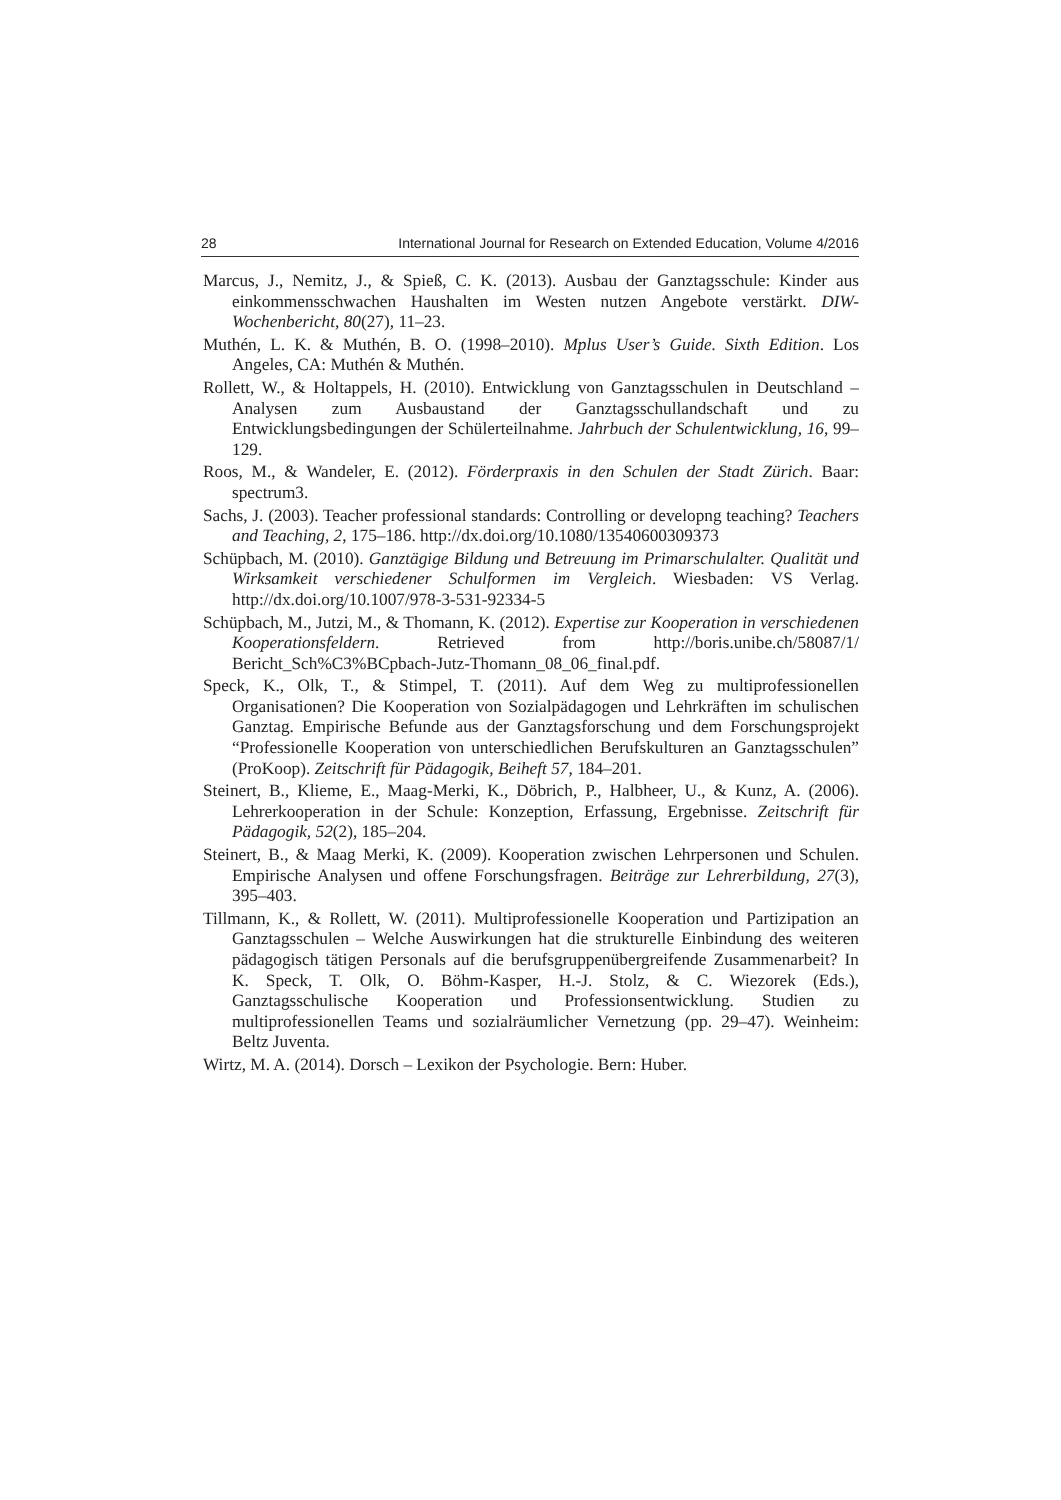28 International Journal for Research on Extended Education, Volume 4/2016
Marcus, J., Nemitz, J., & Spieß, C. K. (2013). Ausbau der Ganztagsschule: Kinder aus einkommensschwachen Haushalten im Westen nutzen Angebote verstärkt. DIW-Wochenbericht, 80(27), 11–23.
Muthén, L. K. & Muthén, B. O. (1998–2010). Mplus User’s Guide. Sixth Edition. Los Angeles, CA: Muthén & Muthén.
Rollett, W., & Holtappels, H. (2010). Entwicklung von Ganztagsschulen in Deutschland – Analysen zum Ausbaustand der Ganztagsschullandschaft und zu Entwicklungsbedingungen der Schülerteilnahme. Jahrbuch der Schulentwicklung, 16, 99–129.
Roos, M., & Wandeler, E. (2012). Förderpraxis in den Schulen der Stadt Zürich. Baar: spectrum3.
Sachs, J. (2003). Teacher professional standards: Controlling or developng teaching? Teachers and Teaching, 2, 175–186. http://dx.doi.org/10.1080/13540600309373
Schüpbach, M. (2010). Ganztägige Bildung und Betreuung im Primarschulalter. Qualität und Wirksamkeit verschiedener Schulformen im Vergleich. Wiesbaden: VS Verlag. http://dx.doi.org/10.1007/978-3-531-92334-5
Schüpbach, M., Jutzi, M., & Thomann, K. (2012). Expertise zur Kooperation in verschiedenen Kooperationsfeldern. Retrieved from http://boris.unibe.ch/58087/1/ Bericht_Sch%C3%BCpbach-Jutz-Thomann_08_06_final.pdf.
Speck, K., Olk, T., & Stimpel, T. (2011). Auf dem Weg zu multiprofessionellen Organisationen? Die Kooperation von Sozialpädagogen und Lehrkräften im schulischen Ganztag. Empirische Befunde aus der Ganztagsforschung und dem Forschungsprojekt “Professionelle Kooperation von unterschiedlichen Berufskulturen an Ganztagsschulen” (ProKoop). Zeitschrift für Pädagogik, Beiheft 57, 184–201.
Steinert, B., Klieme, E., Maag-Merki, K., Döbrich, P., Halbheer, U., & Kunz, A. (2006). Lehrerkooperation in der Schule: Konzeption, Erfassung, Ergebnisse. Zeitschrift für Pädagogik, 52(2), 185–204.
Steinert, B., & Maag Merki, K. (2009). Kooperation zwischen Lehrpersonen und Schulen. Empirische Analysen und offene Forschungsfragen. Beiträge zur Lehrerbildung, 27(3), 395–403.
Tillmann, K., & Rollett, W. (2011). Multiprofessionelle Kooperation und Partizipation an Ganztagsschulen – Welche Auswirkungen hat die strukturelle Einbindung des weiteren pädagogisch tätigen Personals auf die berufsgruppenübergreifende Zusammenarbeit? In K. Speck, T. Olk, O. Böhm-Kasper, H.-J. Stolz, & C. Wiezorek (Eds.), Ganztagsschulische Kooperation und Professionsentwicklung. Studien zu multiprofessionellen Teams und sozialräumlicher Vernetzung (pp. 29–47). Weinheim: Beltz Juventa.
Wirtz, M. A. (2014). Dorsch – Lexikon der Psychologie. Bern: Huber.